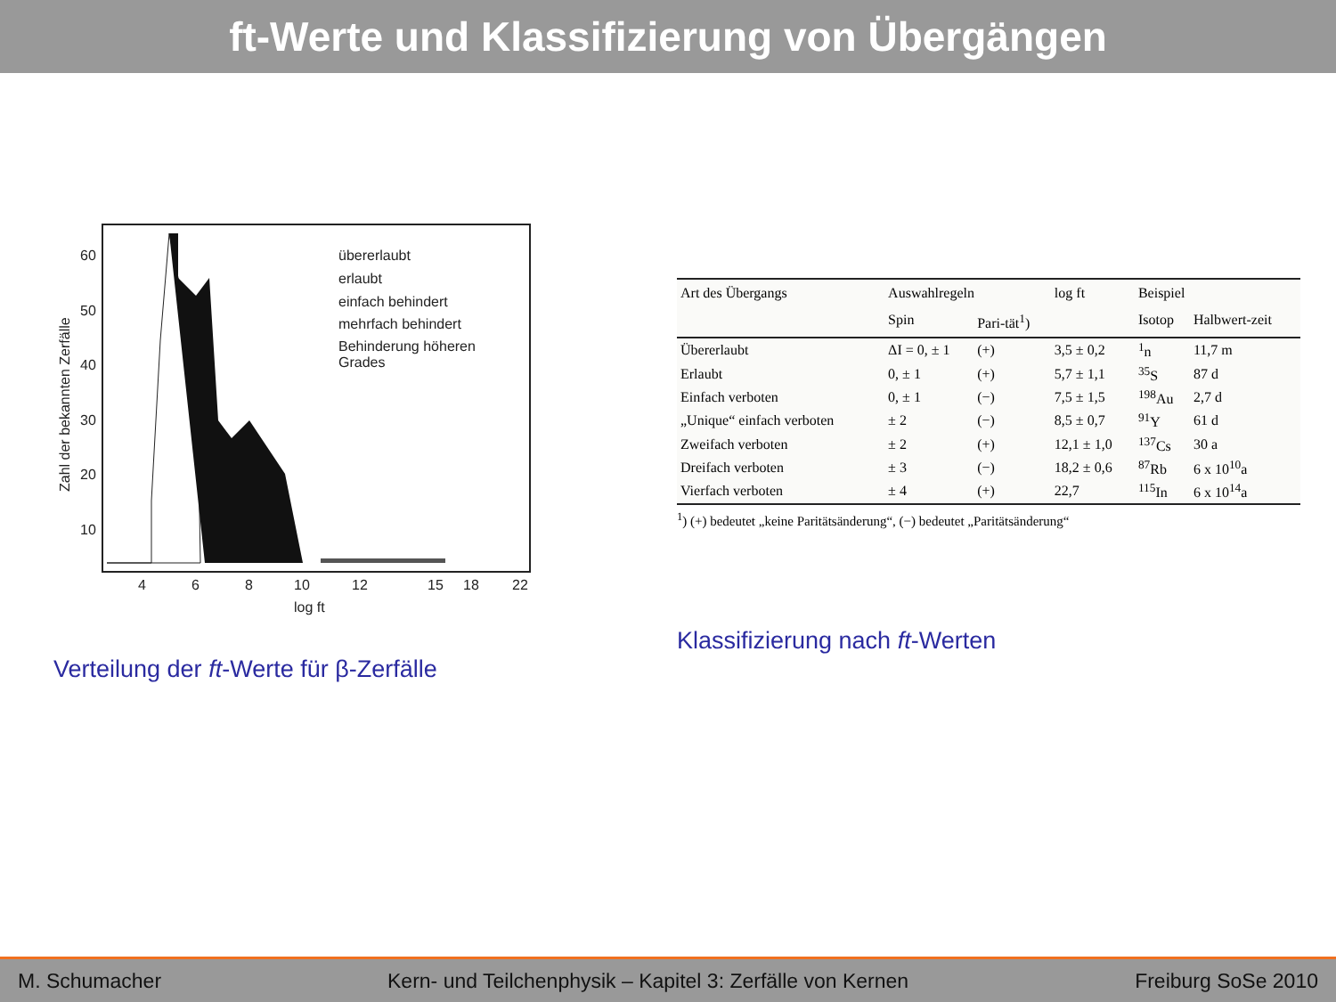ft-Werte und Klassifizierung von Übergängen
60
50
40
30
20
10
4
6
8
10
12
15
18
22
log ft
Zahl der bekannten Zerfälle
übererlaubt
erlaubt
einfach behindert
mehrfach behindert
Behinderung höheren
Grades
Verteilung der ft-Werte für β-Zerfälle
| Art des Übergangs | Auswahlregeln | | log ft | Beispiel | |
| --- | --- | --- | --- | --- | --- |
| | Spin | Pari-tät<sup>1</sup>) | | Isotop | Halbwert-zeit |
| Übererlaubt | ΔI = 0, ± 1 | (+) | 3,5 ± 0,2 | <sup>1</sup> n | 11,7 m |
| Erlaubt | 0, ± 1 | (+) | 5,7 ± 1,1 | <sup>35</sup>S | 87 d |
| Einfach verboten | 0, ± 1 | (−) | 7,5 ± 1,5 | <sup>198</sup>Au | 2,7 d |
| „Unique“ einfach verboten | ± 2 | (−) | 8,5 ± 0,7 | <sup>91</sup>Y | 61 d |
| Zweifach verboten | ± 2 | (+) | 12,1 ± 1,0 | <sup>137</sup>Cs | 30 a |
| Dreifach verboten | ± 3 | (−) | 18,2 ± 0,6 | <sup>87</sup>Rb | 6 x 10<sup>10</sup>a |
| Vierfach verboten | ± 4 | (+) | 22,7 | <sup>115</sup>In | 6 x 10<sup>14</sup>a |
<sup>1</sup>) (+) bedeutet „keine Paritätsänderung“, (−) bedeutet „Paritätsänderung“
Klassifizierung nach ft-Werten
M. Schumacher Kern- und Teilchenphysik – Kapitel 3: Zerfälle von Kernen Freiburg SoSe 2010